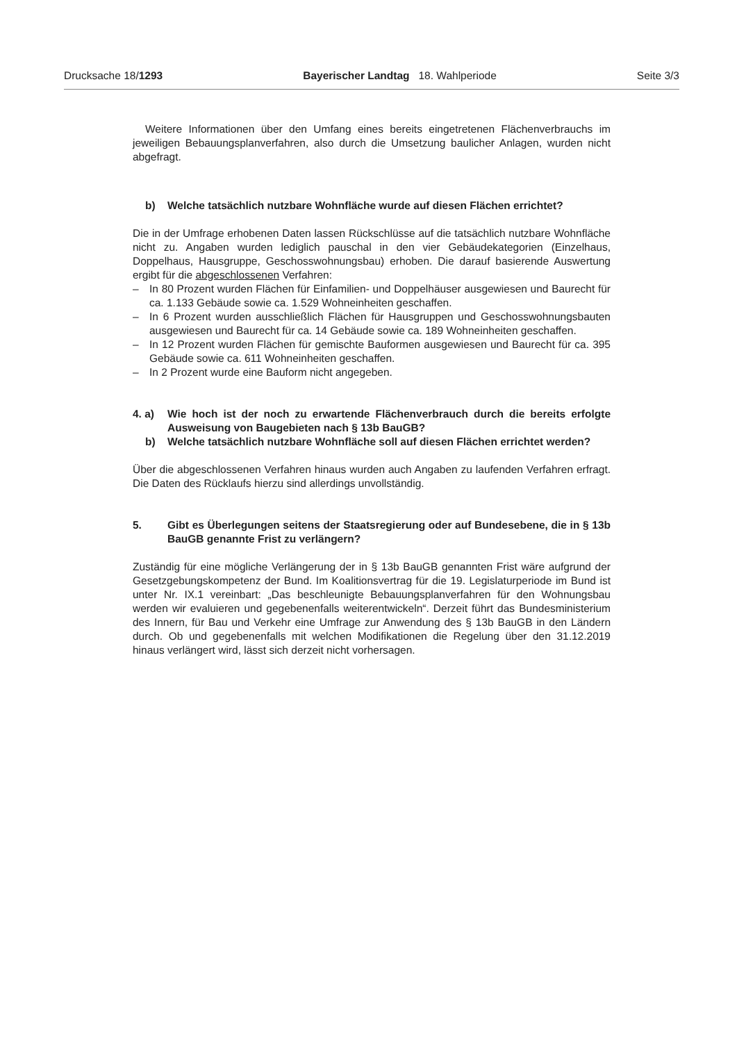Drucksache 18/1293 Bayerischer Landtag 18. Wahlperiode Seite 3/3
Weitere Informationen über den Umfang eines bereits eingetretenen Flächenverbrauchs im jeweiligen Bebauungsplanverfahren, also durch die Umsetzung baulicher Anlagen, wurden nicht abgefragt.
b) Welche tatsächlich nutzbare Wohnfläche wurde auf diesen Flächen errichtet?
Die in der Umfrage erhobenen Daten lassen Rückschlüsse auf die tatsächlich nutzbare Wohnfläche nicht zu. Angaben wurden lediglich pauschal in den vier Gebäudekategorien (Einzelhaus, Doppelhaus, Hausgruppe, Geschosswohnungsbau) erhoben. Die darauf basierende Auswertung ergibt für die abgeschlossenen Verfahren:
– In 80 Prozent wurden Flächen für Einfamilien- und Doppelhäuser ausgewiesen und Baurecht für ca. 1.133 Gebäude sowie ca. 1.529 Wohneinheiten geschaffen.
– In 6 Prozent wurden ausschließlich Flächen für Hausgruppen und Geschosswohnungsbauten ausgewiesen und Baurecht für ca. 14 Gebäude sowie ca. 189 Wohneinheiten geschaffen.
– In 12 Prozent wurden Flächen für gemischte Bauformen ausgewiesen und Baurecht für ca. 395 Gebäude sowie ca. 611 Wohneinheiten geschaffen.
– In 2 Prozent wurde eine Bauform nicht angegeben.
4. a) Wie hoch ist der noch zu erwartende Flächenverbrauch durch die bereits erfolgte Ausweisung von Baugebieten nach § 13b BauGB?
b) Welche tatsächlich nutzbare Wohnfläche soll auf diesen Flächen errichtet werden?
Über die abgeschlossenen Verfahren hinaus wurden auch Angaben zu laufenden Verfahren erfragt. Die Daten des Rücklaufs hierzu sind allerdings unvollständig.
5. Gibt es Überlegungen seitens der Staatsregierung oder auf Bundesebene, die in § 13b BauGB genannte Frist zu verlängern?
Zuständig für eine mögliche Verlängerung der in § 13b BauGB genannten Frist wäre aufgrund der Gesetzgebungskompetenz der Bund. Im Koalitionsvertrag für die 19. Legislaturperiode im Bund ist unter Nr. IX.1 vereinbart: „Das beschleunigte Bebauungsplanverfahren für den Wohnungsbau werden wir evaluieren und gegebenenfalls weiterentwickeln“. Derzeit führt das Bundesministerium des Innern, für Bau und Verkehr eine Umfrage zur Anwendung des § 13b BauGB in den Ländern durch. Ob und gegebenenfalls mit welchen Modifikationen die Regelung über den 31.12.2019 hinaus verlängert wird, lässt sich derzeit nicht vorhersagen.